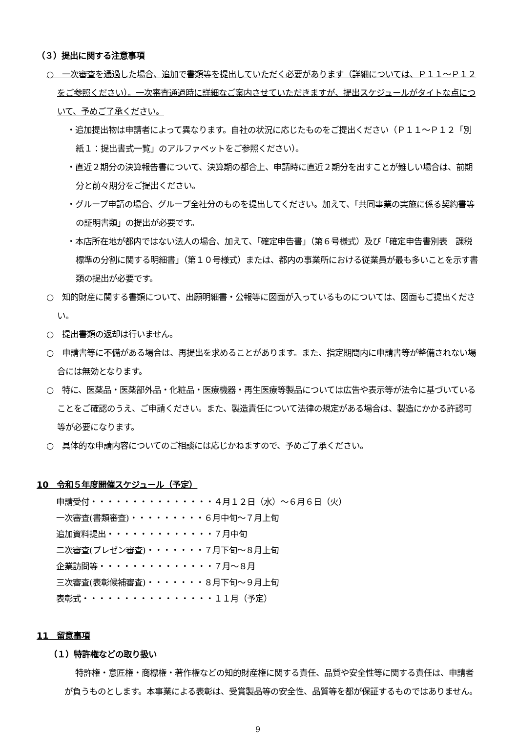（３）提出に関する注意事項
○　一次審査を通過した場合、追加で書類等を提出していただく必要があります（詳細については、Ｐ１１～Ｐ１２をご参照ください）。一次審査通過時に詳細なご案内させていただきますが、提出スケジュールがタイトな点について、予めご了承ください。
・追加提出物は申請者によって異なります。自社の状況に応じたものをご提出ください（Ｐ１１～Ｐ１２「別紙１：提出書式一覧」のアルファベットをご参照ください）。
・直近２期分の決算報告書について、決算期の都合上、申請時に直近２期分を出すことが難しい場合は、前期分と前々期分をご提出ください。
・グループ申請の場合、グループ全社分のものを提出してください。加えて、「共同事業の実施に係る契約書等の証明書類」の提出が必要です。
・本店所在地が都内ではない法人の場合、加えて、「確定申告書」（第６号様式）及び「確定申告書別表　課税標準の分割に関する明細書」（第１０号様式）または、都内の事業所における従業員が最も多いことを示す書類の提出が必要です。
○　知的財産に関する書類について、出願明細書・公報等に図面が入っているものについては、図面もご提出ください。
○　提出書類の返却は行いません。
○　申請書等に不備がある場合は、再提出を求めることがあります。また、指定期間内に申請書等が整備されない場合には無効となります。
○　特に、医薬品・医薬部外品・化粧品・医療機器・再生医療等製品については広告や表示等が法令に基づいていることをご確認のうえ、ご申請ください。また、製造責任について法律の規定がある場合は、製造にかかる許認可等が必要になります。
○　具体的な申請内容についてのご相談には応じかねますので、予めご了承ください。
10　令和５年度開催スケジュール（予定）
申請受付・・・・・・・・・・・・・・・４月１２日（水）～６月６日（火）
一次審査(書類審査)・・・・・・・・・６月中旬～７月上旬
追加資料提出・・・・・・・・・・・・・７月中旬
二次審査(プレゼン審査)・・・・・・・７月下旬～８月上旬
企業訪問等・・・・・・・・・・・・・・７月～８月
三次審査(表彰候補審査)・・・・・・・８月下旬～９月上旬
表彰式・・・・・・・・・・・・・・・・１１月（予定）
11　留意事項
（１）特許権などの取り扱い
特許権・意匠権・商標権・著作権などの知的財産権に関する責任、品質や安全性等に関する責任は、申請者が負うものとします。本事業による表彰は、受賞製品等の安全性、品質等を都が保証するものではありません。
9